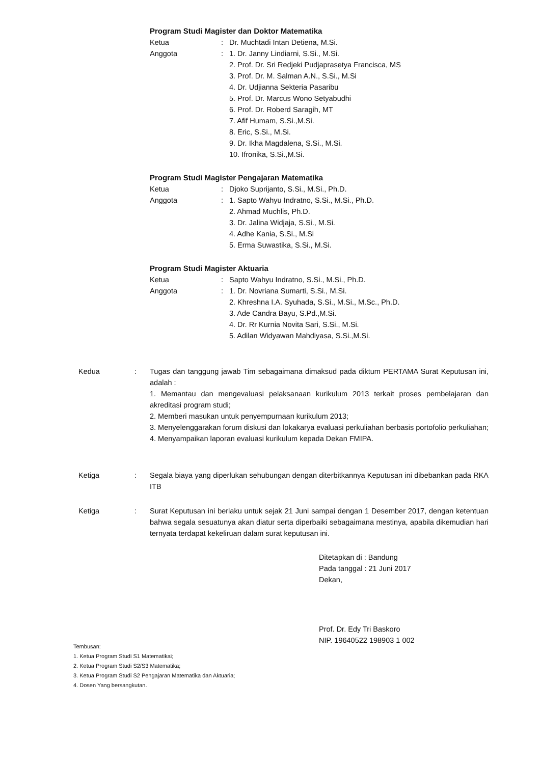Program Studi Magister dan Doktor Matematika
Ketua : Dr. Muchtadi Intan Detiena, M.Si.
Anggota : 1. Dr. Janny Lindiarni, S.Si., M.Si.
2. Prof. Dr. Sri Redjeki Pudjaprasetya Francisca, MS
3. Prof. Dr. M. Salman A.N., S.Si., M.Si
4. Dr. Udjianna Sekteria Pasaribu
5. Prof. Dr. Marcus Wono Setyabudhi
6. Prof. Dr. Roberd Saragih, MT
7. Afif Humam, S.Si.,M.Si.
8. Eric, S.Si., M.Si.
9. Dr. Ikha Magdalena, S.Si., M.Si.
10. Ifronika, S.Si.,M.Si.
Program Studi Magister Pengajaran Matematika
Ketua : Djoko Suprijanto, S.Si., M.Si., Ph.D.
Anggota : 1. Sapto Wahyu Indratno, S.Si., M.Si., Ph.D.
2. Ahmad Muchlis, Ph.D.
3. Dr. Jalina Widjaja, S.Si., M.Si.
4. Adhe Kania, S.Si., M.Si
5. Erma Suwastika, S.Si., M.Si.
Program Studi Magister Aktuaria
Ketua : Sapto Wahyu Indratno, S.Si., M.Si., Ph.D.
Anggota : 1. Dr. Novriana Sumarti, S.Si., M.Si.
2. Khreshna I.A. Syuhada, S.Si., M.Si., M.Sc., Ph.D.
3. Ade Candra Bayu, S.Pd.,M.Si.
4. Dr. Rr Kurnia Novita Sari, S.Si., M.Si.
5. Adilan Widyawan Mahdiyasa, S.Si.,M.Si.
Kedua : Tugas dan tanggung jawab Tim sebagaimana dimaksud pada diktum PERTAMA Surat Keputusan ini, adalah :
1. Memantau dan mengevaluasi pelaksanaan kurikulum 2013 terkait proses pembelajaran dan akreditasi program studi;
2. Memberi masukan untuk penyempurnaan kurikulum 2013;
3. Menyelenggarakan forum diskusi dan lokakarya evaluasi perkuliahan berbasis portofolio perkuliahan;
4. Menyampaikan laporan evaluasi kurikulum kepada Dekan FMIPA.
Ketiga : Segala biaya yang diperlukan sehubungan dengan diterbitkannya Keputusan ini dibebankan pada RKA ITB
Ketiga : Surat Keputusan ini berlaku untuk sejak 21 Juni sampai dengan 1 Desember 2017, dengan ketentuan bahwa segala sesuatunya akan diatur serta diperbaiki sebagaimana mestinya, apabila dikemudian hari ternyata terdapat kekeliruan dalam surat keputusan ini.
Ditetapkan di : Bandung
Pada tanggal : 21 Juni 2017
Dekan,
Prof. Dr. Edy Tri Baskoro
NIP. 19640522 198903 1 002
Tembusan:
1. Ketua Program Studi S1 Matematikai;
2. Ketua Program Studi S2/S3 Matematika;
3. Ketua Program Studi S2 Pengajaran Matematika dan Aktuaria;
4. Dosen Yang bersangkutan.